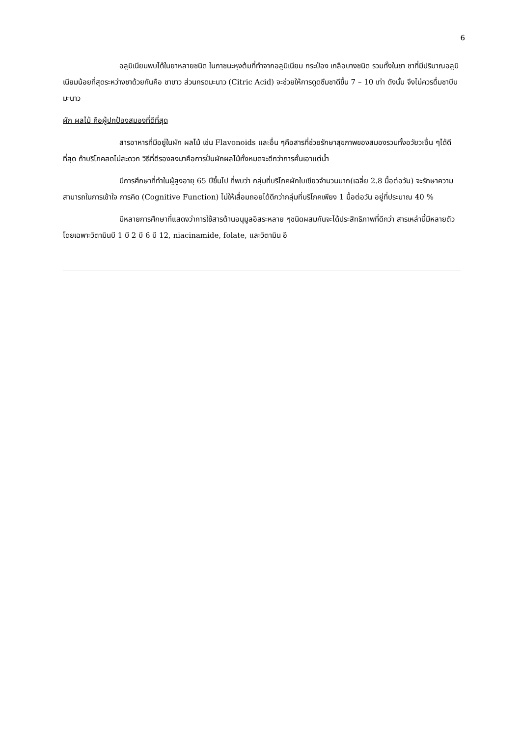6
อลูมิเนียมพบได้ในยาหลายชนิด ในภาชนะหุงต้มที่ทำจากอลูมิเนียม กระป๋อง เกลือบางชนิด รวมทั้งในชา ชาที่มีปริมาณอลูมิเนียมน้อยที่สุดระหว่างชาด้วยกันคือ ชาขาว ส่วนกรดมะนาว (Citric Acid) จะช่วยให้การดูดซึมชาดีขึ้น 7 – 10 เท่า ดังนั้น จึงไม่ควรดื่มชาบีบมะนาว
ผัก ผลไม้ คือผู้ปกป้องสมองที่ดีที่สุด
สารอาหารที่มีอยู่ในผัก ผลไม้ เช่น Flavonoids และอื่น ๆคือสารที่ช่วยรักษาสุขภาพของสมองรวมทั้งอวัยวะอื่น ๆได้ดีที่สุด ถ้าบริโภคสดไม่สะดวก วิธีที่ดีรองลงมาคือการปั่นผักผลไม้ทั้งหมดจะดีกว่าการคั้นเอาแต่น้ำ
มีการศึกษาที่ทำในผู้สูงอายุ 65 ปีขึ้นไป ที่พบว่า กลุ่มที่บริโภคผักใบเขียวจำนวนมาก(เฉลี่ย 2.8 มื้อต่อวัน) จะรักษาความสามารถในการเข้าใจ การคิด (Cognitive Function) ไม่ให้เสื่อมถอยได้ดีกว่ากลุ่มที่บริโภคเพียง 1 มื้อต่อวัน อยู่ที่ประมาณ 40 %
มีหลายการศึกษาที่แสดงว่าการใช้สารต้านอนุมูลอิสระหลาย ๆชนิดผสมกันจะได้ประสิทธิภาพที่ดีกว่า สารเหล่านี้มีหลายตัว โดยเฉพาะวิตามินบี 1 บี 2 บี 6 บี 12, niacinamide, folate, และวิตามิน อี